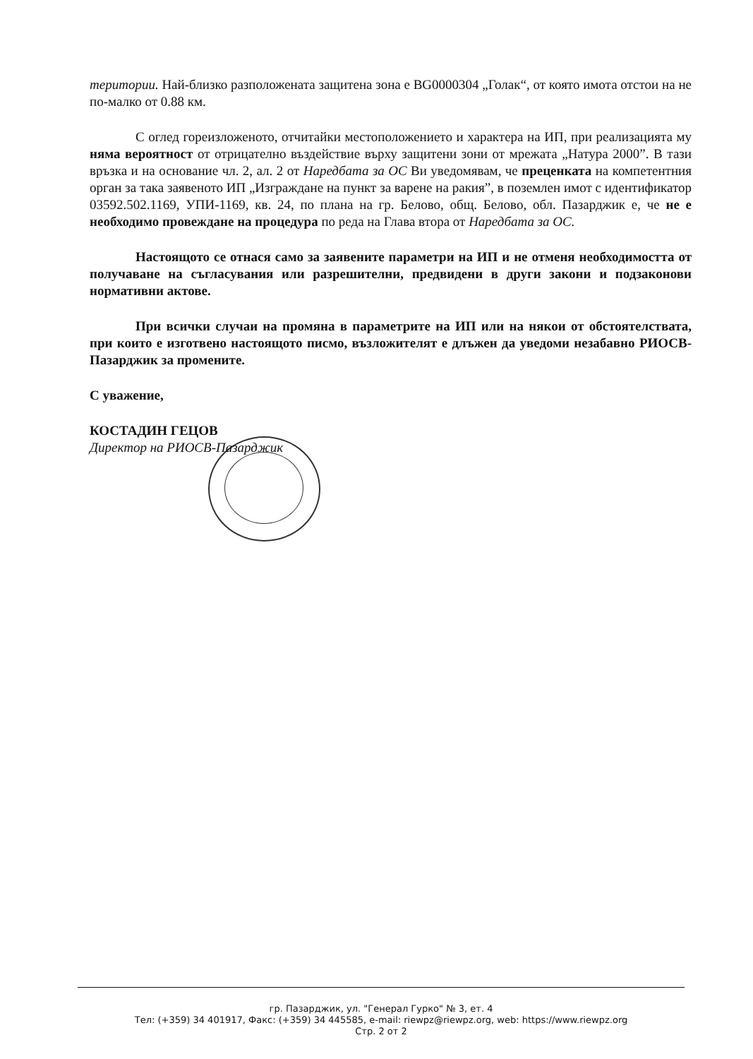територии. Най-близко разположената защитена зона е BG0000304 „Голак“, от която имота отстои на не по-малко от 0.88 км.
С оглед гореизложеното, отчитайки местоположението и характера на ИП, при реализацията му няма вероятност от отрицателно въздействие върху защитени зони от мрежата „Натура 2000”. В тази връзка и на основание чл. 2, ал. 2 от Наредбата за ОС Ви уведомявам, че преценката на компетентния орган за така заявеното ИП „Изграждане на пункт за варене на ракия”, в поземлен имот с идентификатор 03592.502.1169, УПИ-1169, кв. 24, по плана на гр. Белово, общ. Белово, обл. Пазарджик е, че не е необходимо провеждане на процедура по реда на Глава втора от Наредбата за ОС.
Настоящото се отнася само за заявените параметри на ИП и не отменя необходимостта от получаване на съгласувания или разрешителни, предвидени в други закони и подзаконови нормативни актове.
При всички случаи на промяна в параметрите на ИП или на някои от обстоятелствата, при които е изготвено настоящото писмо, възложителят е длъжен да уведоми незабавно РИОСВ-Пазарджик за промените.
С уважение,
КОСТАДИН ГЕЦОВ
Директор на РИОСВ-Пазарджик
гр. Пазарджик, ул. "Генерал Гурко" № 3, ет. 4
Тел: (+359) 34 401917, Факс: (+359) 34 445585, e-mail: riewpz@riewpz.org, web: https://www.riewpz.org
Стр. 2 от 2